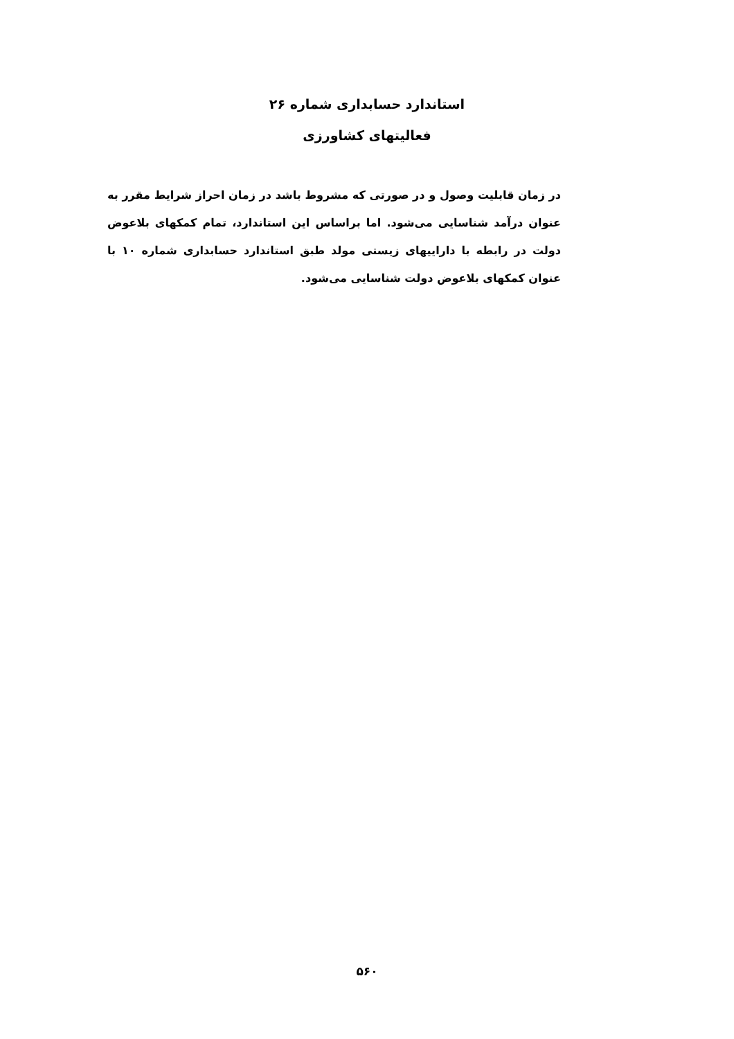استاندارد حسابداری شماره ۲۶
فعالیتهای کشاورزی
در زمان قابلیت وصول و در صورتی که مشروط باشد در زمان احراز شرایط مقرر به عنوان درآمد شناسایی می‌شود. اما براساس این استاندارد، تمام کمکهای بلاعوض دولت در رابطه با داراییهای زیستی مولد طبق استاندارد حسابداری شماره ۱۰ با عنوان کمکهای بلاعوض دولت شناسایی می‌شود.
۵۶۰